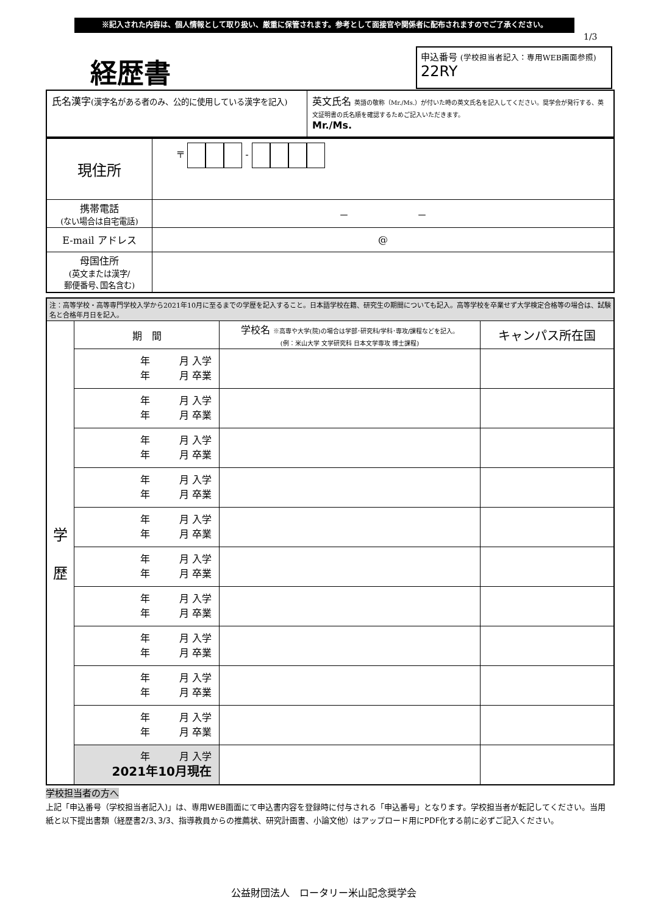※記入された内容は、個人情報として取り扱い、厳重に保管されます。参考として面接官や関係者に配布されますのでご了承ください。
1/3
経歴書
申込番号 (学校担当者記入：専用WEB画面参照)
22RY
| 氏名漢字 (漢字名がある者のみ、公的に使用している漢字を記入) | 英文氏名 英語の敬称（Mr./Ms.）が付いた時の英文氏名を記入してください。奨学会が発行する、英文証明書の氏名順を確認するためご記入いただきます。 Mr./Ms. |
| 現住所 | 〒 - |
| 携帯電話 (ない場合は自宅電話) | － － |
| E-mail アドレス | @ |
| 母国住所 (英文または漢字/ 郵便番号､国名含む) | |
| 注：高等学校・高等専門学校入学から2021年10月に至るまでの学歴を記入すること。日本語学校在籍、研究生の期間についても記入。高等学校を卒業せず大学検定合格等の場合は、試験名と合格年月日を記入。 | | | |
| 学 歴 | 期 間 | 学校名 ※高専や大学(院)の場合は学部･研究科/学科･専攻/課程などを記入。 (例：米山大学 文学研究科 日本文学専攻 博士課程) | キャンパス所在国 |
| | 年 月 入学 年 月 卒業 | | |
| | 年 月 入学 年 月 卒業 | | |
| | 年 月 入学 年 月 卒業 | | |
| | 年 月 入学 年 月 卒業 | | |
| | 年 月 入学 年 月 卒業 | | |
| | 年 月 入学 年 月 卒業 | | |
| | 年 月 入学 年 月 卒業 | | |
| | 年 月 入学 年 月 卒業 | | |
| | 年 月 入学 年 月 卒業 | | |
| | 年 月 入学 年 月 卒業 | | |
| | 年 月 入学 2021年10月現在 | | |
学校担当者の方へ
上記「申込番号（学校担当者記入)」は、専用WEB画面にて申込書内容を登録時に付与される「申込番号」となります。学校担当者が転記してください。当用紙と以下提出書類（経歴書2/3､3/3、指導教員からの推薦状、研究計画書、小論文他）はアップロード用にPDF化する前に必ずご記入ください。
公益財団法人　ロータリー米山記念奨学会